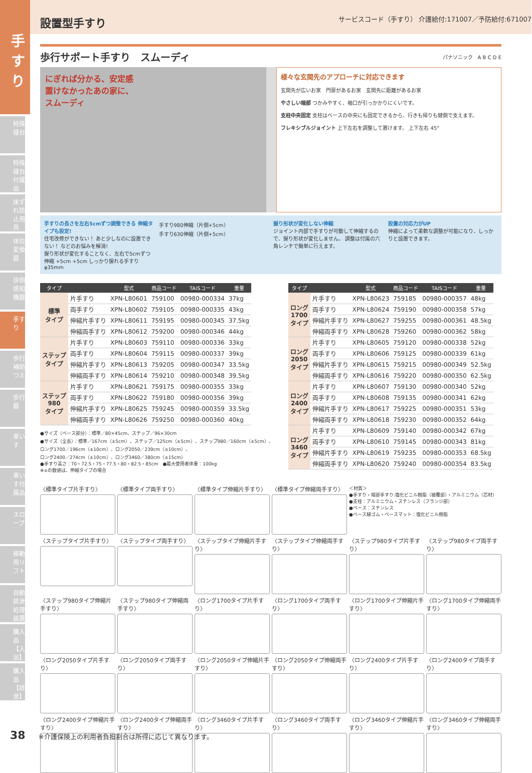手すり
特殊寝台
特殊寝台付属品
床ずれ防止用具
体位変換器
徘徊感知機器
手すり
歩行補助つえ
歩行器
車いす
車いす付属品
スロープ
移動用リフト
自動排泄処理装置
購入品【入浴】
購入品【排泄】
設置型手すり
サービスコード（手すり） 介護給付:171007／予防給付:671007
歩行サポート手すり　スムーディ
パナソニック　A B C D E
にぎれば分かる、安定感
置けなかったあの家に、
スムーディ
様々な玄関先のアプローチに対応できます
玄関先が広いお家　門扉があるお家　玄関先に距離があるお家
やさしい端部 つかみやすく、袖口が引っかかりにくいです。
支柱中央固定 支柱はベースの中央にも固定できるから、行きも帰りも健側で支えます。
フレキシブルジョイント 上下左右を調整して置けます。 上下左右 45°
手すりの長さを左右5cmずつ調整できる 伸縮タイプも設定!
住宅改修ができない！ あと少しなのに設置できない！ などのお悩みを解消!
握り形状が変化することなく、左右で5cmずつ伸縮 +5cm +5cm しっかり握れる手すりφ35mm
手すり980伸縮（片側+5cm）
手すり630伸縮（片側+5cm）
握り形状が変化しない伸縮
ジョイント内部で手すりが可動して伸縮するので、握り形状が変化しません。 調整は付属の六角レンチで簡単に行えます。
設置の対応力がUP
伸縮によって柔軟な調整が可能になり、しっかりと設置できます。
| タイプ | | 型式 | 商品コード | TAISコード | 重量 |
| --- | --- | --- | --- | --- | --- |
| 標準 タイプ | 片手すり | XPN-L80601 | 759100 | 00980-000334 | 37kg |
| | 両手すり | XPN-L80602 | 759105 | 00980-000335 | 43kg |
| | 伸縮片手すり | XPN-L80611 | 759195 | 00980-000345 | 37.5kg |
| | 伸縮両手すり | XPN-L80612 | 759200 | 00980-000346 | 44kg |
| ステップ タイプ | 片手すり | XPN-L80603 | 759110 | 00980-000336 | 33kg |
| | 両手すり | XPN-L80604 | 759115 | 00980-000337 | 39kg |
| | 伸縮片手すり | XPN-L80613 | 759205 | 00980-000347 | 33.5kg |
| | 伸縮両手すり | XPN-L80614 | 759210 | 00980-000348 | 39.5kg |
| ステップ 980 タイプ | 片手すり | XPN-L80621 | 759175 | 00980-000355 | 33kg |
| | 両手すり | XPN-L80622 | 759180 | 00980-000356 | 39kg |
| | 伸縮片手すり | XPN-L80625 | 759245 | 00980-000359 | 33.5kg |
| | 伸縮両手すり | XPN-L80626 | 759250 | 00980-000360 | 40kg |
●サイズ（ベース部分）：標準／80×45cm、ステップ／96×30cm
●サイズ（全長）：標準／167cm（±5cm）、ステップ／125cm（±5cm）、ステップ980／160cm（±5cm）、
ロング1700／196cm（±10cm）、ロング2050／239cm（±10cm）、
ロング2400／274cm（±10cm）、ロング3460／380cm（±15cm）
●手すり高さ：70・72.5・75・77.5・80・82.5・85cm　●最大使用者体重：100kg
※±の数値は、伸縮タイプの場合
| タイプ | | 型式 | 商品コード | TAISコード | 重量 |
| --- | --- | --- | --- | --- | --- |
| ロング 1700 タイプ | 片手すり | XPN-L80623 | 759185 | 00980-000357 | 48kg |
| | 両手すり | XPN-L80624 | 759190 | 00980-000358 | 57kg |
| | 伸縮片手すり | XPN-L80627 | 759255 | 00980-000361 | 48.5kg |
| | 伸縮両手すり | XPN-L80628 | 759260 | 00980-000362 | 58kg |
| ロング 2050 タイプ | 片手すり | XPN-L80605 | 759120 | 00980-000338 | 52kg |
| | 両手すり | XPN-L80606 | 759125 | 00980-000339 | 61kg |
| | 伸縮片手すり | XPN-L80615 | 759215 | 00980-000349 | 52.5kg |
| | 伸縮両手すり | XPN-L80616 | 759220 | 00980-000350 | 62.5kg |
| ロング 2400 タイプ | 片手すり | XPN-L80607 | 759130 | 00980-000340 | 52kg |
| | 両手すり | XPN-L80608 | 759135 | 00980-000341 | 62kg |
| | 伸縮片手すり | XPN-L80617 | 759225 | 00980-000351 | 53kg |
| | 伸縮両手すり | XPN-L80618 | 759230 | 00980-000352 | 64kg |
| ロング 3460 タイプ | 片手すり | XPN-L80609 | 759140 | 00980-000342 | 67kg |
| | 両手すり | XPN-L80610 | 759145 | 00980-000343 | 81kg |
| | 伸縮片手すり | XPN-L80619 | 759235 | 00980-000353 | 68.5kg |
| | 伸縮両手すり | XPN-L80620 | 759240 | 00980-000354 | 83.5kg |
〈標準タイプ片手すり〉
〈標準タイプ両手すり〉
〈標準タイプ伸縮片手すり〉
〈標準タイプ伸縮両手すり〉
＜材質＞
●手すり・端部手すり:塩化ビニル樹脂（被覆部）・アルミニウム（芯材）
●支柱：アルミニウム・ステンレス（フランジ部）
●ベース：ステンレス
●ベース縁ゴム・ベースマット：塩化ビニル樹脂
〈ステップタイプ片手すり〉
〈ステップタイプ両手すり〉
〈ステップタイプ伸縮片手すり〉
〈ステップタイプ伸縮両手すり〉
〈ステップ980タイプ片手すり〉
〈ステップ980タイプ両手すり〉
〈ステップ980タイプ伸縮片手すり〉
〈ステップ980タイプ伸縮両手すり〉
〈ロング1700タイプ片手すり〉
〈ロング1700タイプ両手すり〉
〈ロング1700タイプ伸縮片手すり〉
〈ロング1700タイプ伸縮両手すり〉
〈ロング2050タイプ片手すり〉
〈ロング2050タイプ両手すり〉
〈ロング2050タイプ伸縮片手すり〉
〈ロング2050タイプ伸縮両手すり〉
〈ロング2400タイプ片手すり〉
〈ロング2400タイプ両手すり〉
〈ロング2400タイプ伸縮片手すり〉
〈ロング2400タイプ伸縮両手すり〉
〈ロング3460タイプ片手すり〉
〈ロング3460タイプ両手すり〉
〈ロング3460タイプ伸縮片手すり〉
〈ロング3460タイプ伸縮両手すり〉
38　　※介護保険上の利用者負担割合は所得に応じて異なります。